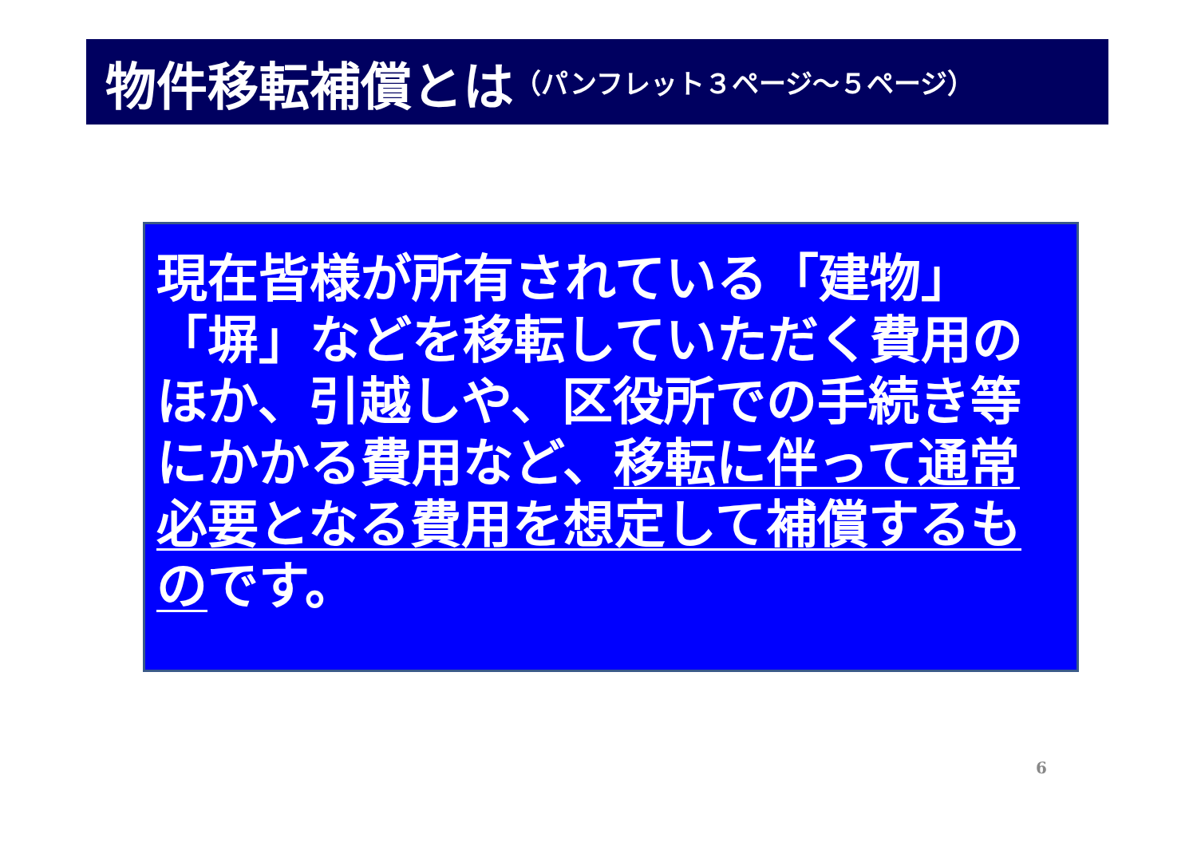物件移転補償とは （パンフレット３ページ～５ページ）
現在皆様が所有されている「建物」「塀」などを移転していただく費用のほか、引越しや、区役所での手続き等にかかる費用など、移転に伴って通常必要となる費用を想定して補償するものです。
6